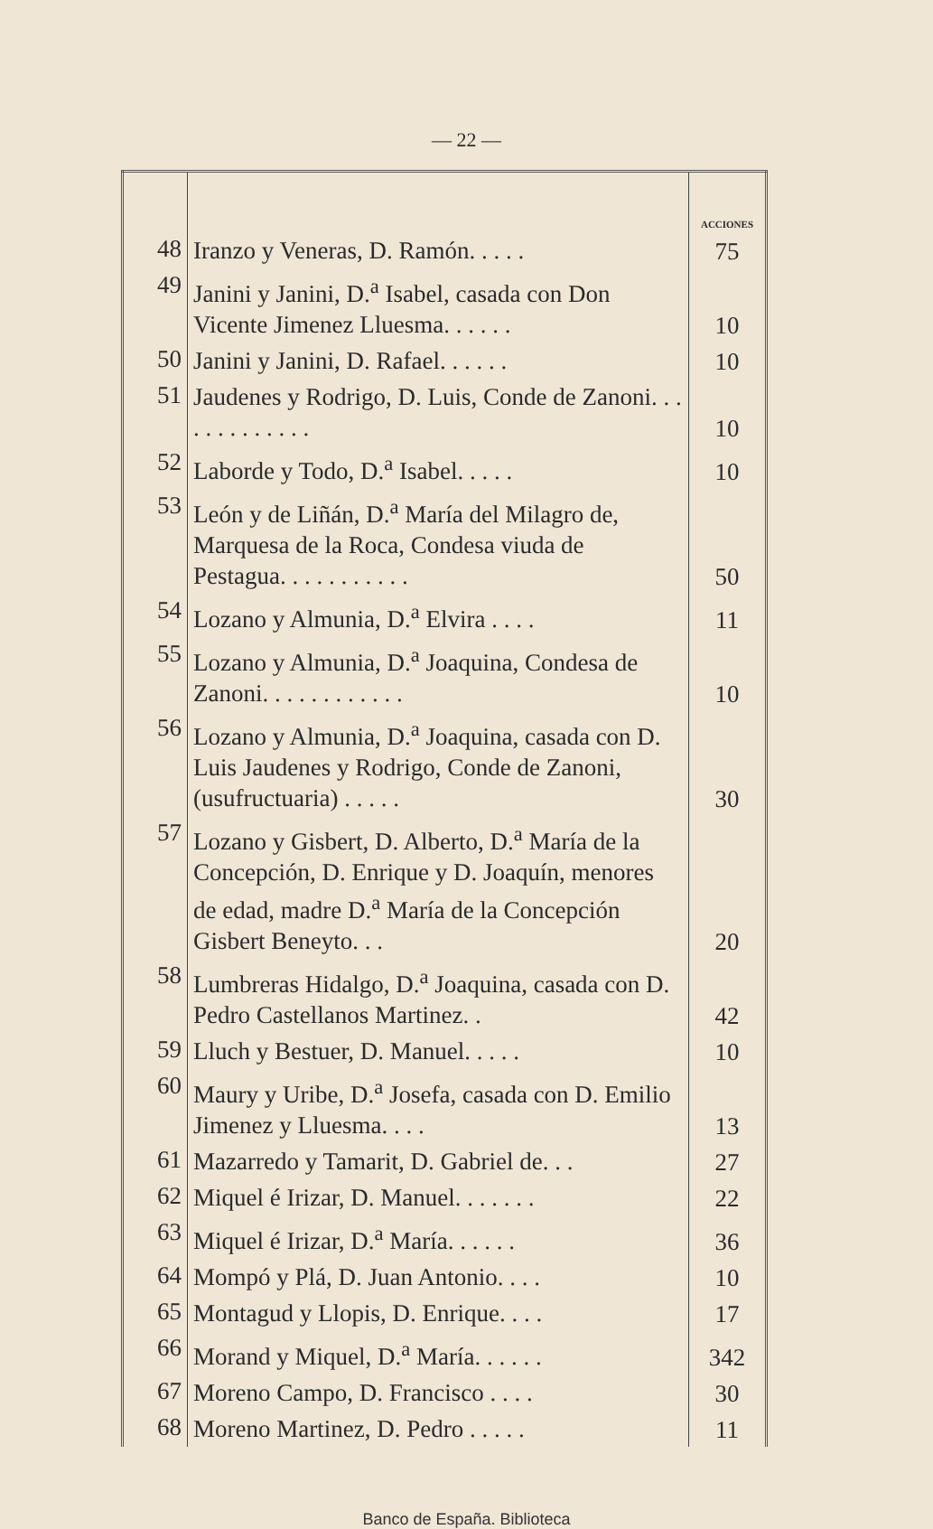— 22 —
| | | ACCIONES |
| --- | --- | --- |
| 48 | Iranzo y Veneras, D. Ramón. . . . . | 75 |
| 49 | Janini y Janini, D.<sup>a</sup> Isabel, casada con Don Vicente Jimenez Lluesma. . . . . . | 10 |
| 50 | Janini y Janini, D. Rafael. . . . . . | 10 |
| 51 | Jaudenes y Rodrigo, D. Luis, Conde de Zanoni. . . . . . . . . . . . . | 10 |
| 52 | Laborde y Todo, D.<sup>a</sup> Isabel. . . . . | 10 |
| 53 | León y de Liñán, D.<sup>a</sup> María del Milagro de, Marquesa de la Roca, Condesa viuda de Pestagua. . . . . . . . . . . | 50 |
| 54 | Lozano y Almunia, D.<sup>a</sup> Elvira . . . . | 11 |
| 55 | Lozano y Almunia, D.<sup>a</sup> Joaquina, Condesa de Zanoni. . . . . . . . . . . . | 10 |
| 56 | Lozano y Almunia, D.<sup>a</sup> Joaquina, casada con D. Luis Jaudenes y Rodrigo, Conde de Zanoni, (usufructuaria) . . . . . | 30 |
| 57 | Lozano y Gisbert, D. Alberto, D.<sup>a</sup> María de la Concepción, D. Enrique y D. Joaquín, menores de edad, madre D.<sup>a</sup> María de la Concepción Gisbert Beneyto. . . | 20 |
| 58 | Lumbreras Hidalgo, D.<sup>a</sup> Joaquina, casada con D. Pedro Castellanos Martinez. . | 42 |
| 59 | Lluch y Bestuer, D. Manuel. . . . . | 10 |
| 60 | Maury y Uribe, D.<sup>a</sup> Josefa, casada con D. Emilio Jimenez y Lluesma. . . . | 13 |
| 61 | Mazarredo y Tamarit, D. Gabriel de. . . | 27 |
| 62 | Miquel é Irizar, D. Manuel. . . . . . . | 22 |
| 63 | Miquel é Irizar, D.<sup>a</sup> María. . . . . . | 36 |
| 64 | Mompó y Plá, D. Juan Antonio. . . . | 10 |
| 65 | Montagud y Llopis, D. Enrique. . . . | 17 |
| 66 | Morand y Miquel, D.<sup>a</sup> María. . . . . . | 342 |
| 67 | Moreno Campo, D. Francisco . . . . | 30 |
| 68 | Moreno Martinez, D. Pedro . . . . . | 11 |
Banco de España. Biblioteca